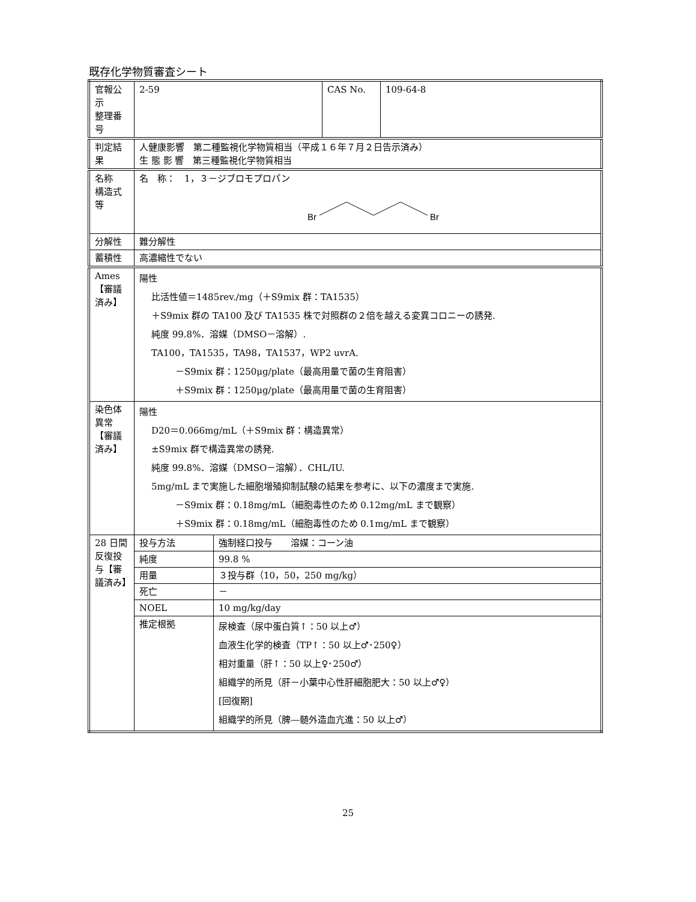既存化学物質審査シート
| 官報公示 整理番号 | 2-59 | | CAS No. | 109-64-8 |
| 判定結果 | 人健康影響 第二種監視化学物質相当（平成１６年７月２日告示済み） 生 態 影 響 第三種監視化学物質相当 | | | |
| 名称 構造式等 | 名 称： 1，３－ジブロモプロパン Br Br | | | |
| 分解性 | 難分解性 | | | |
| 蓄積性 | 高濃縮性でない | | | |
| Ames【審議済み】 | 陽性 比活性値＝1485rev./mg（＋S9mix 群：TA1535） ＋S9mix 群の TA100 及び TA1535 株で対照群の２倍を越える変異コロニーの誘発. 純度 99.8%．溶媒（DMSO－溶解）. TA100，TA1535，TA98，TA1537，WP2 uvrA. －S9mix 群：1250μg/plate（最高用量で菌の生育阻害） ＋S9mix 群：1250μg/plate（最高用量で菌の生育阻害） | | | |
| 染色体異常【審議済み】 | 陽性 D20＝0.066mg/mL（＋S9mix 群：構造異常） ±S9mix 群で構造異常の誘発. 純度 99.8%．溶媒（DMSO－溶解）．CHL/IU. 5mg/mL まで実施した細胞増殖抑制試験の結果を参考に、以下の濃度まで実施. －S9mix 群：0.18mg/mL（細胞毒性のため 0.12mg/mL まで観察） ＋S9mix 群：0.18mg/mL（細胞毒性のため 0.1mg/mL まで観察） | | | |
| 28 日間反復投与【審議済み】 | 投与方法 | 強制経口投与 溶媒：コーン油 | | |
| | 純度 | 99.8 % | | |
| | 用量 | ３投与群（10，50，250 mg/kg） | | |
| | 死亡 | － | | |
| | NOEL | 10 mg/kg/day | | |
| | 推定根拠 | 尿検査（尿中蛋白質↑：50 以上♂） 血液生化学的検査（TP↑：50 以上♂･250♀） 相対重量（肝↑：50 以上♀･250♂） 組織学的所見（肝－小葉中心性肝細胞肥大：50 以上♂♀） [回復期] 組織学的所見（脾―髄外造血亢進：50 以上♂） | | |
25